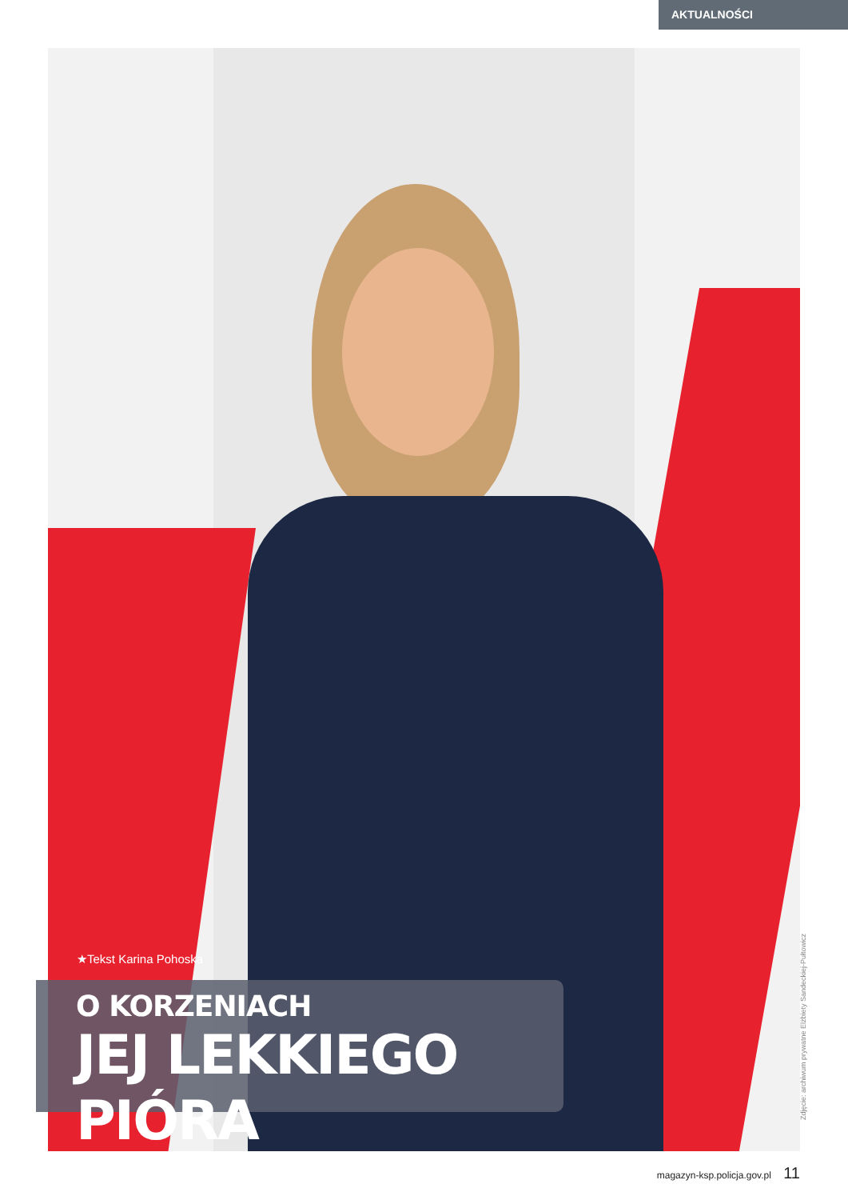AKTUALNOŚCI
★Tekst Karina Pohoska
O KORZENIACH
JEJ LEKKIEGO PIÓRA
Zdjęcie: archiwum prywatne Elżbiety Sandeckiej-Pułtowicz
magazyn-ksp.policja.gov.pl 11